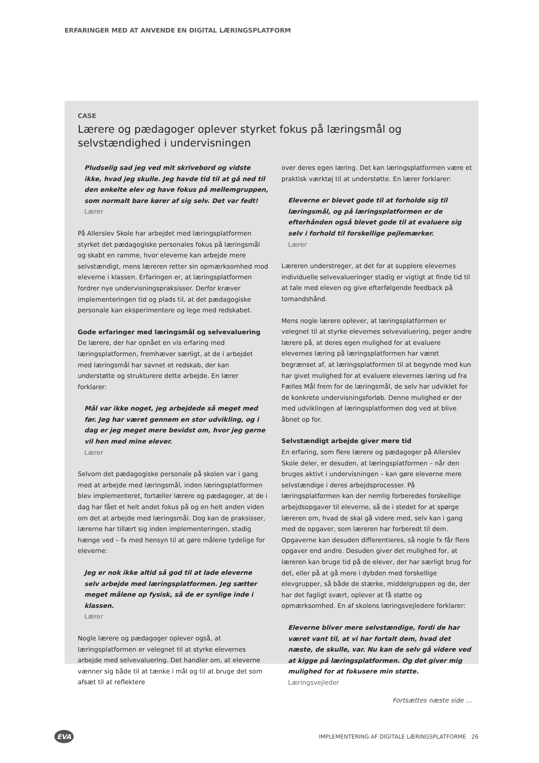ERFARINGER MED AT ANVENDE EN DIGITAL LÆRINGSPLATFORM
CASE
Lærere og pædagoger oplever styrket fokus på læringsmål og selvstændighed i undervisningen
Pludselig sad jeg ved mit skrivebord og vidste ikke, hvad jeg skulle. Jeg havde tid til at gå ned til den enkelte elev og have fokus på mellemgruppen, som normalt bare kører af sig selv. Det var fedt!
Lærer
På Allerslev Skole har arbejdet med læringsplatformen styrket det pædagogiske personales fokus på læringsmål og skabt en ramme, hvor eleverne kan arbejde mere selvstændigt, mens læreren retter sin opmærksomhed mod eleverne i klassen. Erfaringen er, at læringsplatformen fordrer nye undervisningspraksisser. Derfor kræver implementeringen tid og plads til, at det pædagogiske personale kan eksperimentere og lege med redskabet.
Gode erfaringer med læringsmål og selvevaluering
De lærere, der har opnået en vis erfaring med læringsplatformen, fremhæver særligt, at de i arbejdet med læringsmål har savnet et redskab, der kan understøtte og strukturere dette arbejde. En lærer forklarer:
Mål var ikke noget, jeg arbejdede så meget med før. Jeg har været gennem en stor udvikling, og i dag er jeg meget mere bevidst om, hvor jeg gerne vil hen med mine elever.
Lærer
Selvom det pædagogiske personale på skolen var i gang med at arbejde med læringsmål, inden læringsplatformen blev implementeret, fortæller lærere og pædagoger, at de i dag har fået et helt andet fokus på og en helt anden viden om det at arbejde med læringsmål. Dog kan de praksisser, lærerne har tillært sig inden implementeringen, stadig hænge ved – fx med hensyn til at gøre målene tydelige for eleverne:
Jeg er nok ikke altid så god til at lade eleverne selv arbejde med læringsplatformen. Jeg sætter meget målene op fysisk, så de er synlige inde i klassen.
Lærer
Nogle lærere og pædagoger oplever også, at læringsplatformen er velegnet til at styrke elevernes arbejde med selvevaluering. Det handler om, at eleverne vænner sig både til at tænke i mål og til at bruge det som afsæt til at reflektere
over deres egen læring. Det kan læringsplatformen være et praktisk værktøj til at understøtte. En lærer forklarer:
Eleverne er blevet gode til at forholde sig til læringsmål, og på læringsplatformen er de efterhånden også blevet gode til at evaluere sig selv i forhold til forskellige pejlemærker.
Lærer
Læreren understreger, at det for at supplere elevernes individuelle selvevalueringer stadig er vigtigt at finde tid til at tale med eleven og give efterfølgende feedback på tomandshånd.
Mens nogle lærere oplever, at læringsplatformen er velegnet til at styrke elevernes selvevaluering, peger andre lærere på, at deres egen mulighed for at evaluere elevernes læring på læringsplatformen har været begrænset af, at læringsplatformen til at begynde med kun har givet mulighed for at evaluere elevernes læring ud fra Fælles Mål frem for de læringsmål, de selv har udviklet for de konkrete undervisningsforløb. Denne mulighed er der med udviklingen af læringsplatformen dog ved at blive åbnet op for.
Selvstændigt arbejde giver mere tid
En erfaring, som flere lærere og pædagoger på Allerslev Skole deler, er desuden, at læringsplatformen – når den bruges aktivt i undervisningen – kan gøre eleverne mere selvstændige i deres arbejdsprocesser. På læringsplatformen kan der nemlig forberedes forskellige arbejdsopgaver til eleverne, så de i stedet for at spørge læreren om, hvad de skal gå videre med, selv kan i gang med de opgaver, som læreren har forberedt til dem. Opgaverne kan desuden differentieres, så nogle fx får flere opgaver end andre. Desuden giver det mulighed for, at læreren kan bruge tid på de elever, der har særligt brug for det, eller på at gå mere i dybden med forskellige elevgrupper, så både de stærke, middelgruppen og de, der har det fagligt svært, oplever at få støtte og opmærksomhed. En af skolens læringsvejledere forklarer:
Eleverne bliver mere selvstændige, fordi de har været vant til, at vi har fortalt dem, hvad det næste, de skulle, var. Nu kan de selv gå videre ved at kigge på læringsplatformen. Og det giver mig mulighed for at fokusere min støtte.
Læringsvejleder
Fortsættes næste side …
EVA
IMPLEMENTERING AF DIGITALE LÆRINGSPLATFORME 26